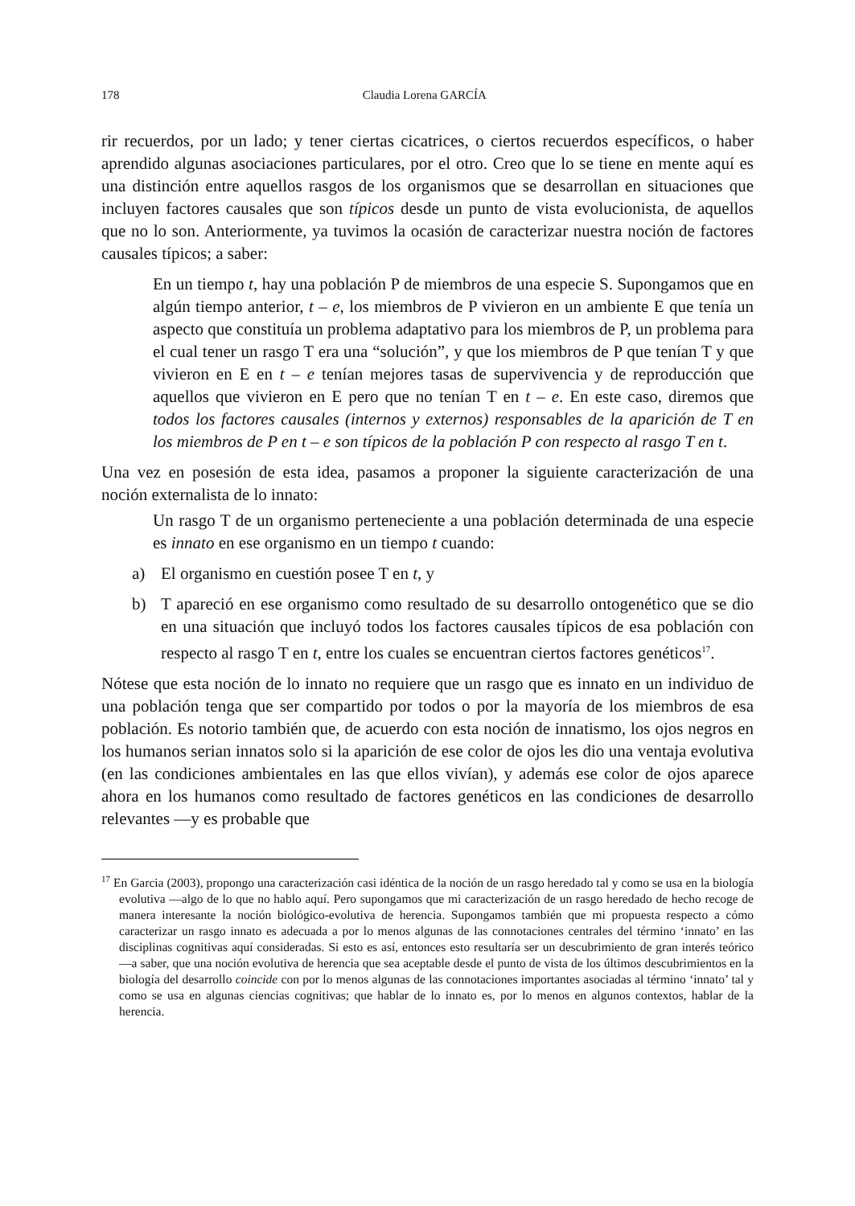178 Claudia Lorena GARCÍA
rir recuerdos, por un lado; y tener ciertas cicatrices, o ciertos recuerdos específicos, o haber aprendido algunas asociaciones particulares, por el otro. Creo que lo se tiene en mente aquí es una distinción entre aquellos rasgos de los organismos que se desarrollan en situaciones que incluyen factores causales que son típicos desde un punto de vista evolucionista, de aquellos que no lo son. Anteriormente, ya tuvimos la ocasión de caracterizar nuestra noción de factores causales típicos; a saber:
En un tiempo t, hay una población P de miembros de una especie S. Supongamos que en algún tiempo anterior, t – e, los miembros de P vivieron en un ambiente E que tenía un aspecto que constituía un problema adaptativo para los miembros de P, un problema para el cual tener un rasgo T era una “solución”, y que los miembros de P que tenían T y que vivieron en E en t – e tenían mejores tasas de supervivencia y de reproducción que aquellos que vivieron en E pero que no tenían T en t – e. En este caso, diremos que todos los factores causales (internos y externos) responsables de la aparición de T en los miembros de P en t – e son típicos de la población P con respecto al rasgo T en t.
Una vez en posesión de esta idea, pasamos a proponer la siguiente caracterización de una noción externalista de lo innato:
Un rasgo T de un organismo perteneciente a una población determinada de una especie es innato en ese organismo en un tiempo t cuando:
a) El organismo en cuestión posee T en t, y
b) T apareció en ese organismo como resultado de su desarrollo ontogenético que se dio en una situación que incluyó todos los factores causales típicos de esa población con respecto al rasgo T en t, entre los cuales se encuentran ciertos factores genéticos<sup>17</sup>.
Nótese que esta noción de lo innato no requiere que un rasgo que es innato en un individuo de una población tenga que ser compartido por todos o por la mayoría de los miembros de esa población. Es notorio también que, de acuerdo con esta noción de innatismo, los ojos negros en los humanos serian innatos solo si la aparición de ese color de ojos les dio una ventaja evolutiva (en las condiciones ambientales en las que ellos vivían), y además ese color de ojos aparece ahora en los humanos como resultado de factores genéticos en las condiciones de desarrollo relevantes —y es probable que
<sup>17</sup> En Garcia (2003), propongo una caracterización casi idéntica de la noción de un rasgo heredado tal y como se usa en la biología evolutiva —algo de lo que no hablo aquí. Pero supongamos que mi caracterización de un rasgo heredado de hecho recoge de manera interesante la noción biológico-evolutiva de herencia. Supongamos también que mi propuesta respecto a cómo caracterizar un rasgo innato es adecuada a por lo menos algunas de las connotaciones centrales del término ‘innato’ en las disciplinas cognitivas aquí consideradas. Si esto es así, entonces esto resultaría ser un descubrimiento de gran interés teórico —a saber, que una noción evolutiva de herencia que sea aceptable desde el punto de vista de los últimos descubrimientos en la biología del desarrollo coincide con por lo menos algunas de las connotaciones importantes asociadas al término ‘innato’ tal y como se usa en algunas ciencias cognitivas; que hablar de lo innato es, por lo menos en algunos contextos, hablar de la herencia.